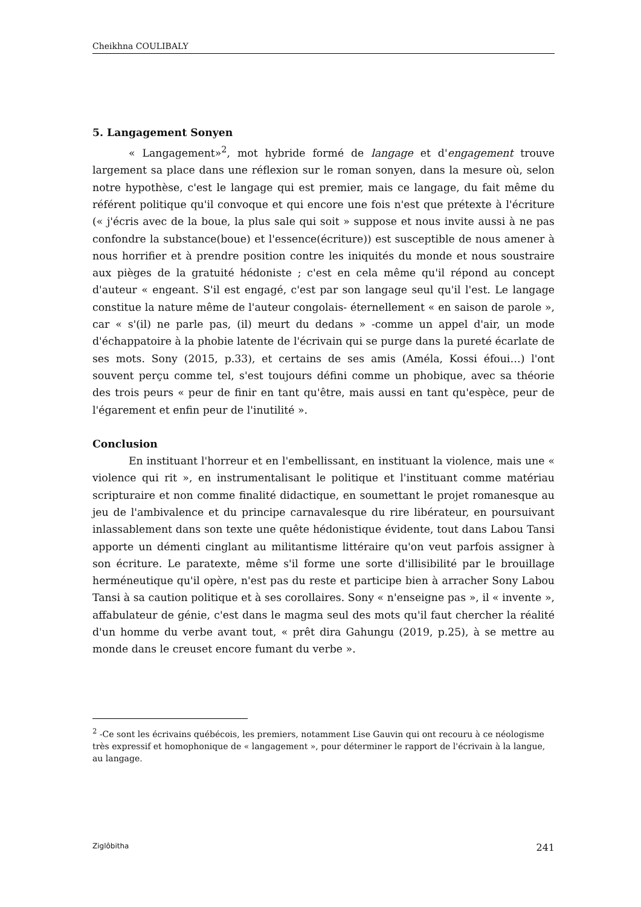Cheikhna COULIBALY
5. Langagement Sonyen
« Langagement»<sup>2</sup>, mot hybride formé de langage et d'engagement trouve largement sa place dans une réflexion sur le roman sonyen, dans la mesure où, selon notre hypothèse, c'est le langage qui est premier, mais ce langage, du fait même du référent politique qu'il convoque et qui encore une fois n'est que prétexte à l'écriture (« j'écris avec de la boue, la plus sale qui soit » suppose et nous invite aussi à ne pas confondre la substance(boue) et l'essence(écriture)) est susceptible de nous amener à nous horrifier et à prendre position contre les iniquités du monde et nous soustraire aux pièges de la gratuité hédoniste ; c'est en cela même qu'il répond au concept d'auteur « engeant. S'il est engagé, c'est par son langage seul qu'il l'est. Le langage constitue la nature même de l'auteur congolais- éternellement « en saison de parole », car « s'(il) ne parle pas, (il) meurt du dedans » -comme un appel d'air, un mode d'échappatoire à la phobie latente de l'écrivain qui se purge dans la pureté écarlate de ses mots. Sony (2015, p.33), et certains de ses amis (Améla, Kossi éfoui…) l'ont souvent perçu comme tel, s'est toujours défini comme un phobique, avec sa théorie des trois peurs « peur de finir en tant qu'être, mais aussi en tant qu'espèce, peur de l'égarement et enfin peur de l'inutilité ».
Conclusion
En instituant l'horreur et en l'embellissant, en instituant la violence, mais une « violence qui rit », en instrumentalisant le politique et l'instituant comme matériau scripturaire et non comme finalité didactique, en soumettant le projet romanesque au jeu de l'ambivalence et du principe carnavalesque du rire libérateur, en poursuivant inlassablement dans son texte une quête hédonistique évidente, tout dans Labou Tansi apporte un démenti cinglant au militantisme littéraire qu'on veut parfois assigner à son écriture. Le paratexte, même s'il forme une sorte d'illisibilité par le brouillage herméneutique qu'il opère, n'est pas du reste et participe bien à arracher Sony Labou Tansi à sa caution politique et à ses corollaires. Sony « n'enseigne pas », il « invente », affabulateur de génie, c'est dans le magma seul des mots qu'il faut chercher la réalité d'un homme du verbe avant tout, « prêt dira Gahungu (2019, p.25), à se mettre au monde dans le creuset encore fumant du verbe ».
<sup>2</sup> -Ce sont les écrivains québécois, les premiers, notamment Lise Gauvin qui ont recouru à ce néologisme très expressif et homophonique de « langagement », pour déterminer le rapport de l'écrivain à la langue, au langage.
Ziglôbitha 241